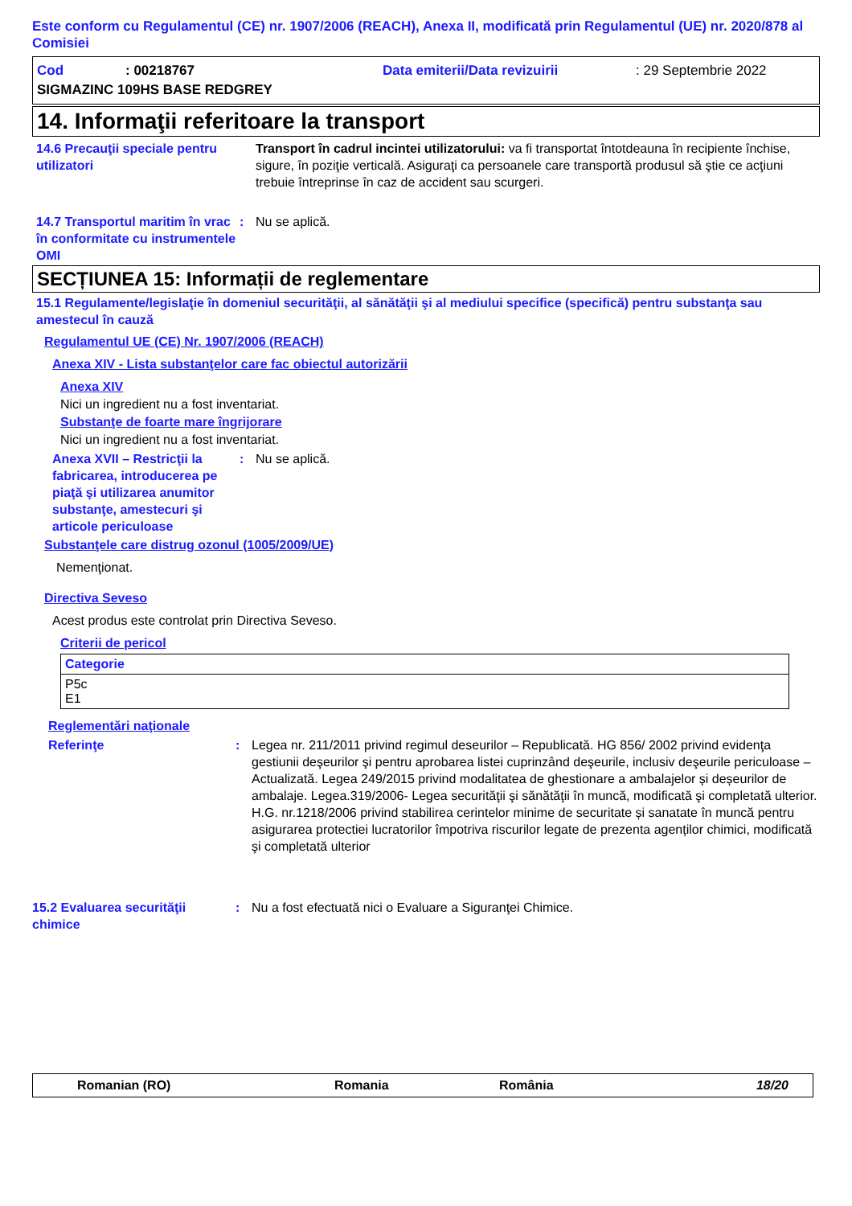Este conform cu Regulamentul (CE) nr. 1907/2006 (REACH), Anexa II, modificată prin Regulamentul (UE) nr. 2020/878 al Comisiei
Cod: 00218767 Data emiterii/Data revizuirii: 29 Septembrie 2022
SIGMAZINC 109HS BASE REDGREY
14. Informaţii referitoare la transport
14.6 Precauţii speciale pentru utilizatori
Transport în cadrul incintei utilizatorului: va fi transportat întotdeauna în recipiente închise, sigure, în poziţie verticală. Asiguraţi ca persoanele care transportă produsul să ştie ce acţiuni trebuie întreprinse în caz de accident sau scurgeri.
14.7 Transportul maritim în vrac în conformitate cu instrumentele OMI
: Nu se aplică.
SECȚIUNEA 15: Informații de reglementare
15.1 Regulamente/legislaţie în domeniul securităţii, al sănătăţii şi al mediului specifice (specifică) pentru substanţa sau amestecul în cauză
Regulamentul UE (CE) Nr. 1907/2006 (REACH)
Anexa XIV - Lista substanţelor care fac obiectul autorizării
Anexa XIV
Nici un ingredient nu a fost inventariat.
Substanţe de foarte mare îngrijorare
Nici un ingredient nu a fost inventariat.
Anexa XVII – Restricţii la fabricarea, introducerea pe piaţă şi utilizarea anumitor substanţe, amestecuri şi articole periculoase
: Nu se aplică.
Substanţele care distrug ozonul (1005/2009/UE)
Nemenţionat.
Directiva Seveso
Acest produs este controlat prin Directiva Seveso.
Criterii de pericol
| Categorie |
| --- |
| P5c E1 |
Reglementări naţionale
Referinţe : Legea nr. 211/2011 privind regimul deseurilor – Republicată. HG 856/ 2002 privind evidenţa gestiunii deşeurilor şi pentru aprobarea listei cuprinzând deşeurile, inclusiv deşeurile periculoase – Actualizată. Legea 249/2015 privind modalitatea de ghestionare a ambalajelor și deșeurilor de ambalaje. Legea.319/2006- Legea securităţii şi sănătăţii în muncă, modificată şi completată ulterior. H.G. nr.1218/2006 privind stabilirea cerintelor minime de securitate și sanatate în muncă pentru asigurarea protectiei lucratorilor împotriva riscurilor legate de prezenta agenților chimici, modificată şi completată ulterior
15.2 Evaluarea securităţii chimice
: Nu a fost efectuată nici o Evaluare a Siguranţei Chimice.
Romanian (RO) Romania România 18/20